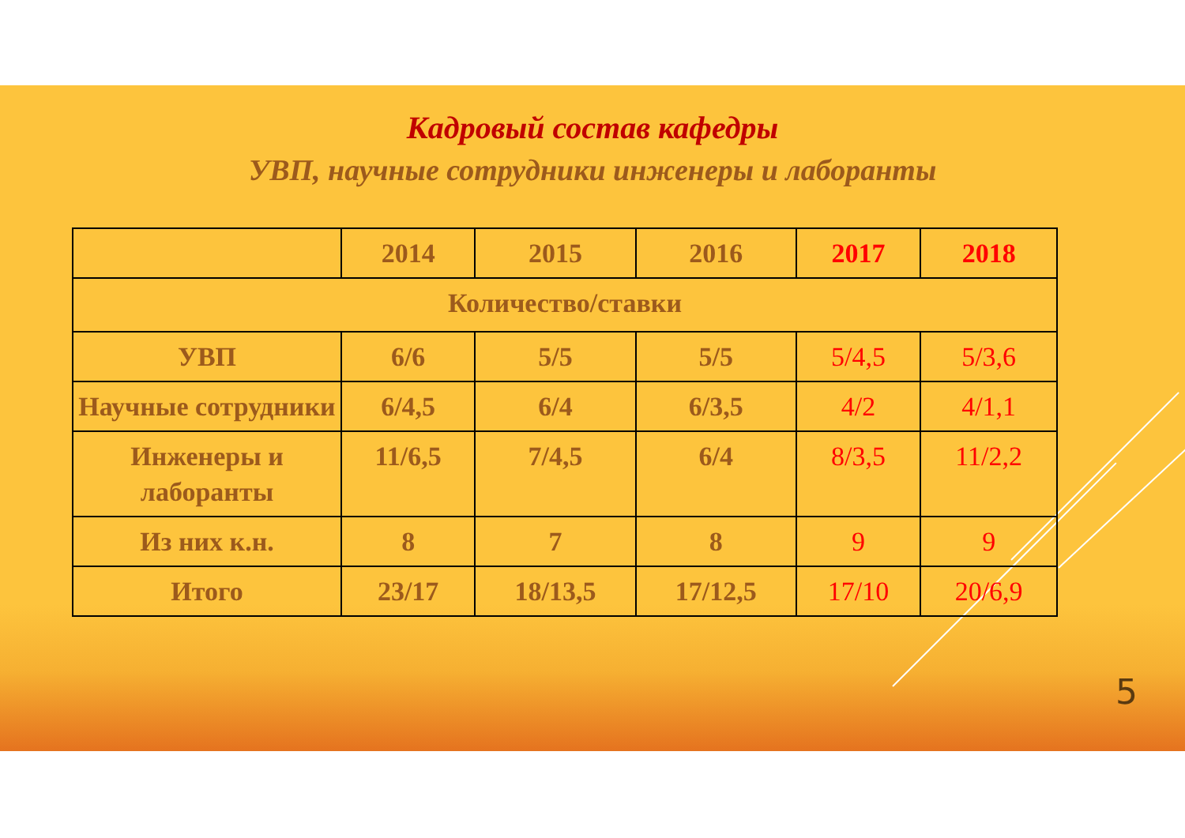Кадровый состав кафедры
УВП, научные сотрудники инженеры и лаборанты
| | 2014 | 2015 | 2016 | 2017 | 2018 |
| --- | --- | --- | --- | --- | --- |
| Количество/ставки | | | | | |
| УВП | 6/6 | 5/5 | 5/5 | 5/4,5 | 5/3,6 |
| Научные сотрудники | 6/4,5 | 6/4 | 6/3,5 | 4/2 | 4/1,1 |
| Инженеры и лаборанты | 11/6,5 | 7/4,5 | 6/4 | 8/3,5 | 11/2,2 |
| Из них к.н. | 8 | 7 | 8 | 9 | 9 |
| Итого | 23/17 | 18/13,5 | 17/12,5 | 17/10 | 20/6,9 |
5